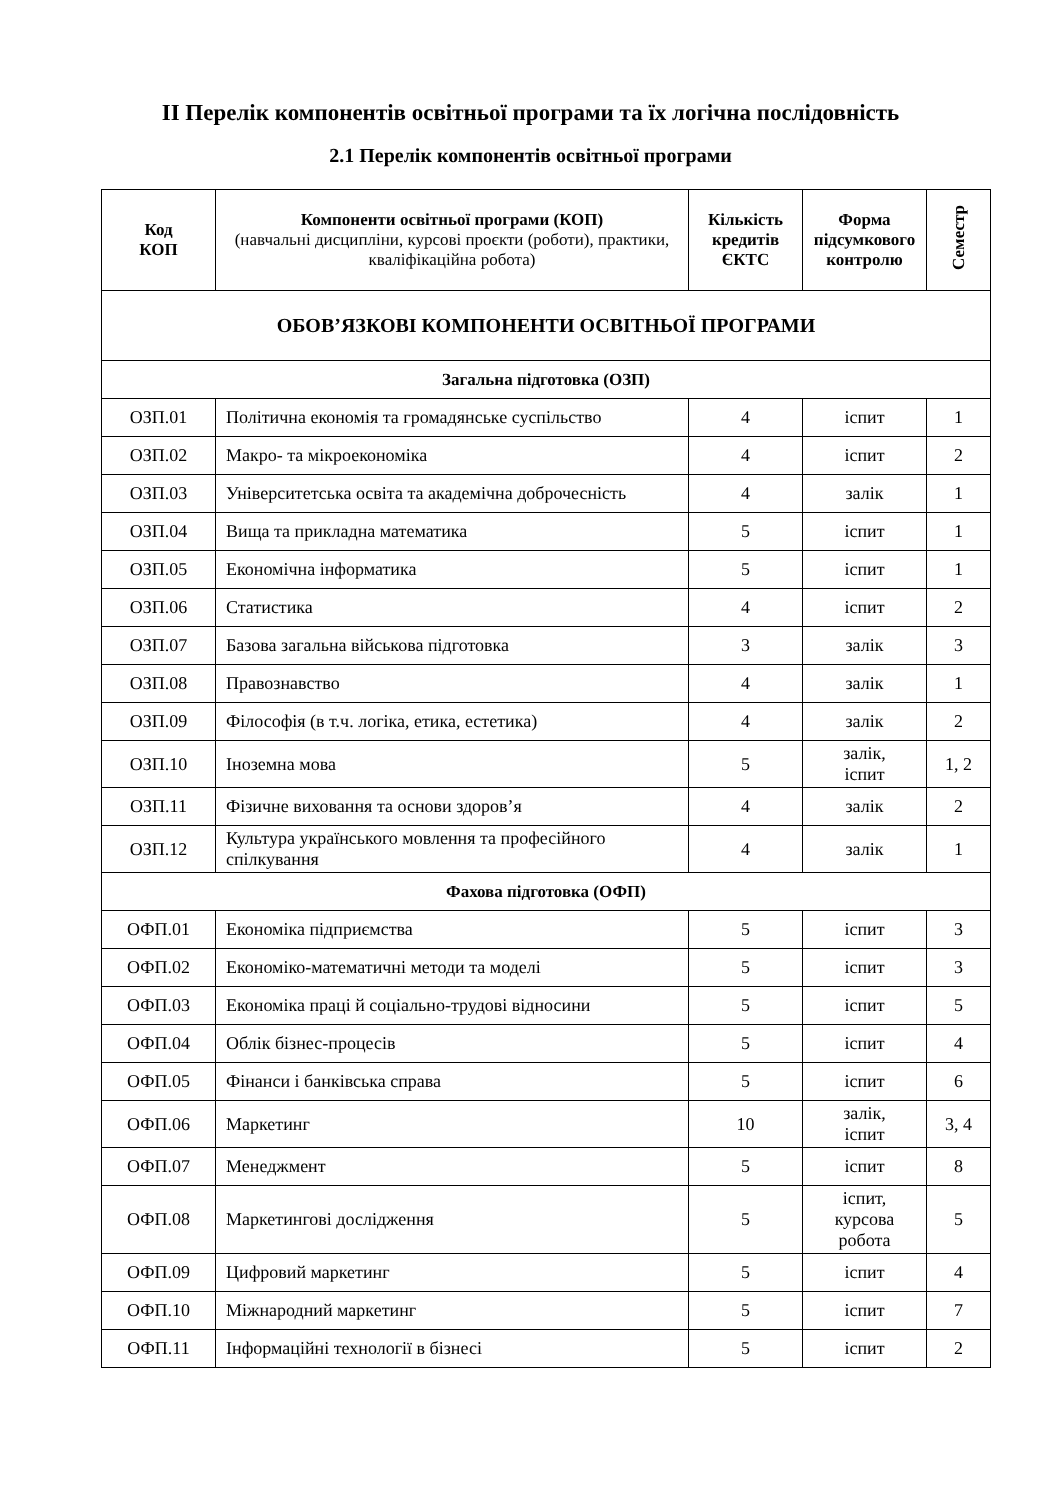ІІ Перелік компонентів освітньої програми та їх логічна послідовність
2.1 Перелік компонентів освітньої програми
| Код КОП | Компоненти освітньої програми (КОП) (навчальні дисципліни, курсові проєкти (роботи), практики, кваліфікаційна робота) | Кількість кредитів ЄКТС | Форма підсумкового контролю | Семестр |
| --- | --- | --- | --- | --- |
| ОБОВ’ЯЗКОВІ КОМПОНЕНТИ ОСВІТНЬОЇ ПРОГРАМИ | | | | |
| Загальна підготовка (ОЗП) | | | | |
| ОЗП.01 | Політична економія та громадянське суспільство | 4 | іспит | 1 |
| ОЗП.02 | Макро- та мікроекономіка | 4 | іспит | 2 |
| ОЗП.03 | Університетська освіта та академічна доброчесність | 4 | залік | 1 |
| ОЗП.04 | Вища та прикладна математика | 5 | іспит | 1 |
| ОЗП.05 | Економічна інформатика | 5 | іспит | 1 |
| ОЗП.06 | Статистика | 4 | іспит | 2 |
| ОЗП.07 | Базова загальна військова підготовка | 3 | залік | 3 |
| ОЗП.08 | Правознавство | 4 | залік | 1 |
| ОЗП.09 | Філософія (в т.ч. логіка, етика, естетика) | 4 | залік | 2 |
| ОЗП.10 | Іноземна мова | 5 | залік, іспит | 1, 2 |
| ОЗП.11 | Фізичне виховання та основи здоров’я | 4 | залік | 2 |
| ОЗП.12 | Культура українського мовлення та професійного спілкування | 4 | залік | 1 |
| Фахова підготовка (ОФП) | | | | |
| ОФП.01 | Економіка підприємства | 5 | іспит | 3 |
| ОФП.02 | Економіко-математичні методи та моделі | 5 | іспит | 3 |
| ОФП.03 | Економіка праці й соціально-трудові відносини | 5 | іспит | 5 |
| ОФП.04 | Облік бізнес-процесів | 5 | іспит | 4 |
| ОФП.05 | Фінанси і банківська справа | 5 | іспит | 6 |
| ОФП.06 | Маркетинг | 10 | залік, іспит | 3, 4 |
| ОФП.07 | Менеджмент | 5 | іспит | 8 |
| ОФП.08 | Маркетингові дослідження | 5 | іспит, курсова робота | 5 |
| ОФП.09 | Цифровий маркетинг | 5 | іспит | 4 |
| ОФП.10 | Міжнародний маркетинг | 5 | іспит | 7 |
| ОФП.11 | Інформаційні технології в бізнесі | 5 | іспит | 2 |